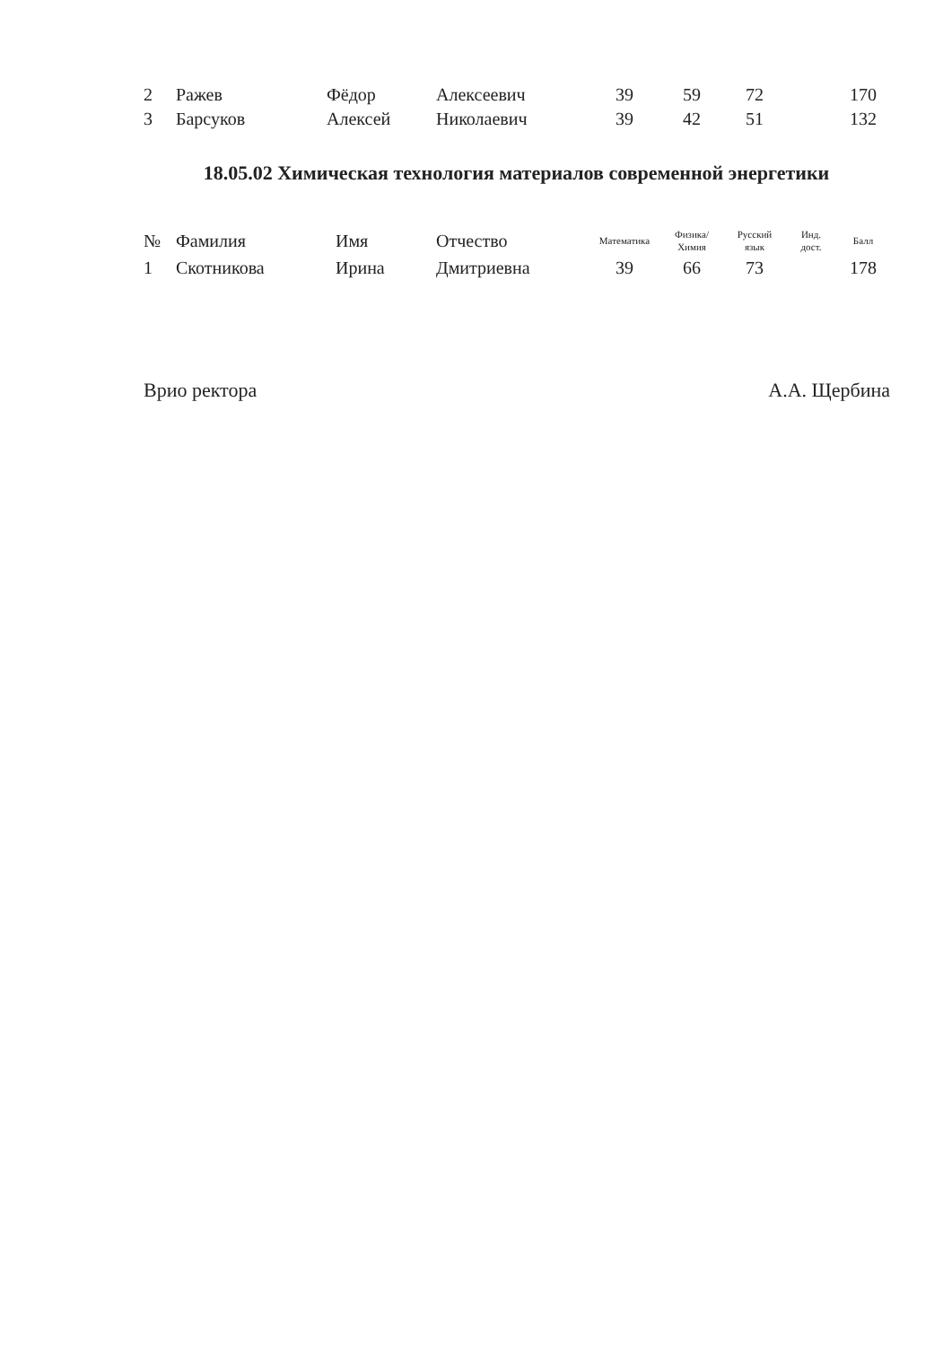| 2 | Ражев | Фёдор | Алексеевич | 39 | 59 | 72 | | 170 |
| 3 | Барсуков | Алексей | Николаевич | 39 | 42 | 51 | | 132 |
18.05.02 Химическая технология материалов современной энергетики
| № | Фамилия | Имя | Отчество | Математика | Физика/ Химия | Русский язык | Инд. дост. | Балл |
| --- | --- | --- | --- | --- | --- | --- | --- | --- |
| 1 | Скотникова | Ирина | Дмитриевна | 39 | 66 | 73 | | 178 |
Врио ректора А.А. Щербина